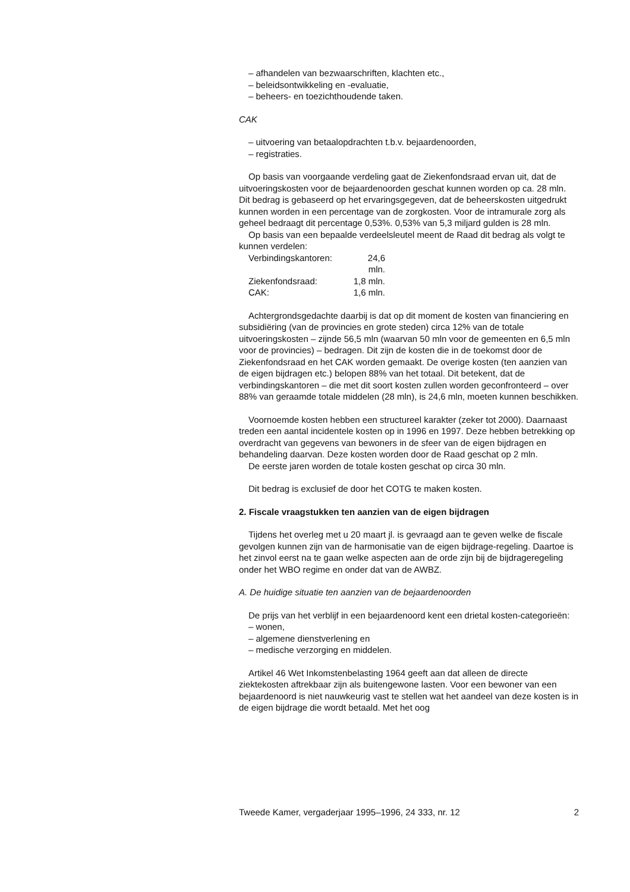– afhandelen van bezwaarschriften, klachten etc.,
– beleidsontwikkeling en -evaluatie,
– beheers- en toezichthoudende taken.
CAK
– uitvoering van betaalopdrachten t.b.v. bejaardenoorden,
– registraties.
Op basis van voorgaande verdeling gaat de Ziekenfondsraad ervan uit, dat de uitvoeringskosten voor de bejaardenoorden geschat kunnen worden op ca. 28 mln. Dit bedrag is gebaseerd op het ervaringsgegeven, dat de beheerskosten uitgedrukt kunnen worden in een percentage van de zorgkosten. Voor de intramurale zorg als geheel bedraagt dit percentage 0,53%. 0,53% van 5,3 miljard gulden is 28 mln.
Op basis van een bepaalde verdeelsleutel meent de Raad dit bedrag als volgt te kunnen verdelen:
Verbindingskantoren: 24,6 mln.
Ziekenfondsraad: 1,8 mln.
CAK: 1,6 mln.
Achtergrondsgedachte daarbij is dat op dit moment de kosten van financiering en subsidiëring (van de provincies en grote steden) circa 12% van de totale uitvoeringskosten – zijnde 56,5 mln (waarvan 50 mln voor de gemeenten en 6,5 mln voor de provincies) – bedragen. Dit zijn de kosten die in de toekomst door de Ziekenfondsraad en het CAK worden gemaakt. De overige kosten (ten aanzien van de eigen bijdragen etc.) belopen 88% van het totaal. Dit betekent, dat de verbindingskantoren – die met dit soort kosten zullen worden geconfronteerd – over 88% van geraamde totale middelen (28 mln), is 24,6 mln, moeten kunnen beschikken.
Voornoemde kosten hebben een structureel karakter (zeker tot 2000). Daarnaast treden een aantal incidentele kosten op in 1996 en 1997. Deze hebben betrekking op overdracht van gegevens van bewoners in de sfeer van de eigen bijdragen en behandeling daarvan. Deze kosten worden door de Raad geschat op 2 mln.
De eerste jaren worden de totale kosten geschat op circa 30 mln.
Dit bedrag is exclusief de door het COTG te maken kosten.
2. Fiscale vraagstukken ten aanzien van de eigen bijdragen
Tijdens het overleg met u 20 maart jl. is gevraagd aan te geven welke de fiscale gevolgen kunnen zijn van de harmonisatie van de eigen bijdrage-regeling. Daartoe is het zinvol eerst na te gaan welke aspecten aan de orde zijn bij de bijdrageregeling onder het WBO regime en onder dat van de AWBZ.
A. De huidige situatie ten aanzien van de bejaardenoorden
De prijs van het verblijf in een bejaardenoord kent een drietal kosten-categorieën:
– wonen,
– algemene dienstverlening en
– medische verzorging en middelen.
Artikel 46 Wet Inkomstenbelasting 1964 geeft aan dat alleen de directe ziektekosten aftrekbaar zijn als buitengewone lasten. Voor een bewoner van een bejaardenoord is niet nauwkeurig vast te stellen wat het aandeel van deze kosten is in de eigen bijdrage die wordt betaald. Met het oog
Tweede Kamer, vergaderjaar 1995–1996, 24 333, nr. 12 2